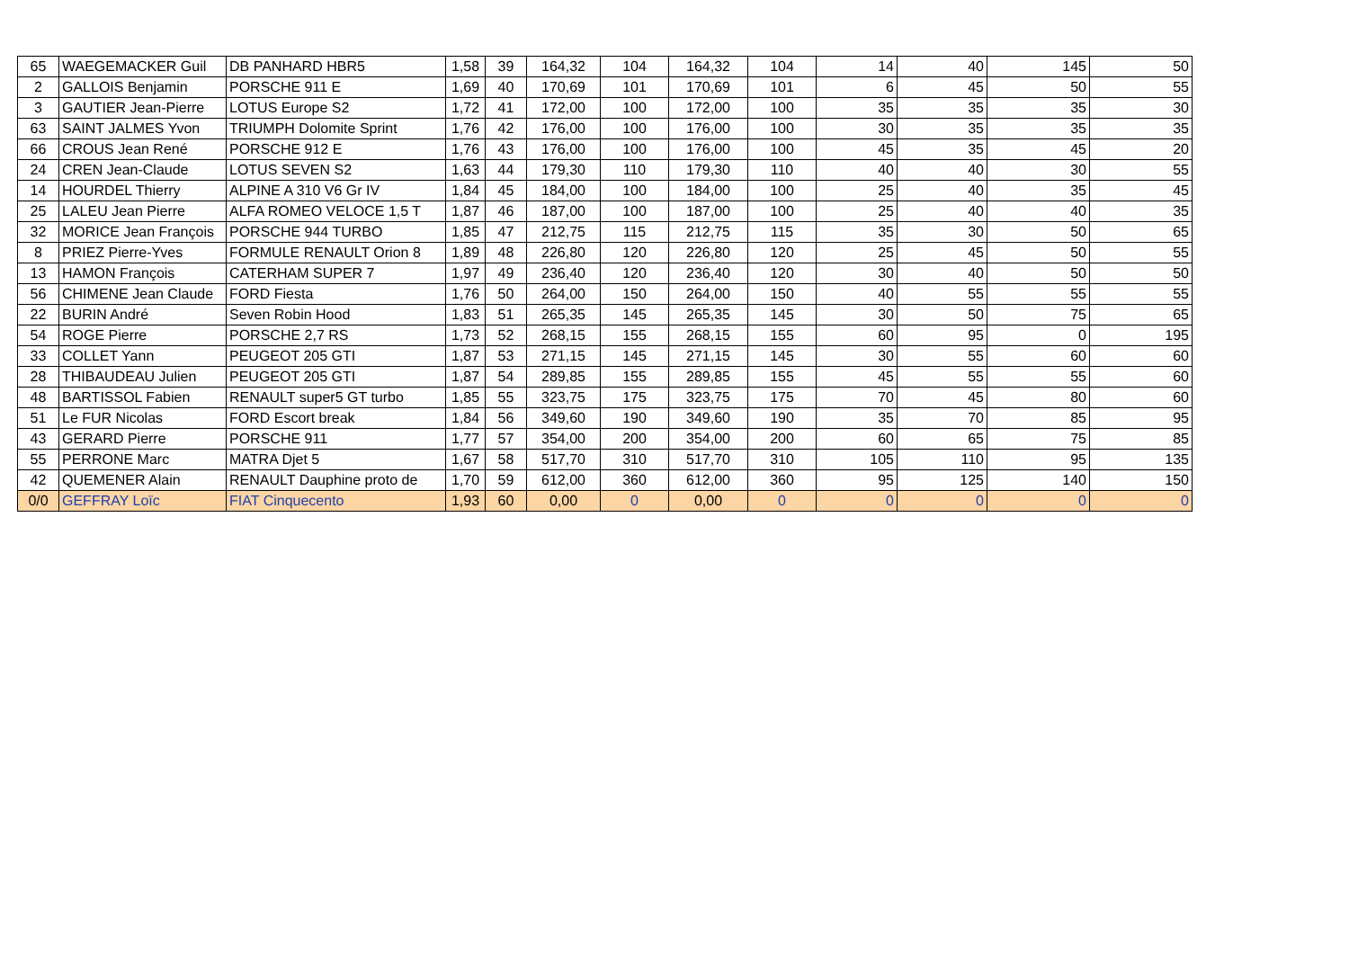| 65 | WAEGEMACKER Guil | DB PANHARD HBR5 | 1,58 | 39 | 164,32 | 104 | 164,32 | 104 | 14 | 40 | 145 | 50 |
| 2 | GALLOIS Benjamin | PORSCHE 911 E | 1,69 | 40 | 170,69 | 101 | 170,69 | 101 | 6 | 45 | 50 | 55 |
| 3 | GAUTIER Jean-Pierre | LOTUS Europe S2 | 1,72 | 41 | 172,00 | 100 | 172,00 | 100 | 35 | 35 | 35 | 30 |
| 63 | SAINT JALMES Yvon | TRIUMPH Dolomite Sprint | 1,76 | 42 | 176,00 | 100 | 176,00 | 100 | 30 | 35 | 35 | 35 |
| 66 | CROUS Jean René | PORSCHE 912 E | 1,76 | 43 | 176,00 | 100 | 176,00 | 100 | 45 | 35 | 45 | 20 |
| 24 | CREN Jean-Claude | LOTUS SEVEN S2 | 1,63 | 44 | 179,30 | 110 | 179,30 | 110 | 40 | 40 | 30 | 55 |
| 14 | HOURDEL Thierry | ALPINE A 310 V6 Gr IV | 1,84 | 45 | 184,00 | 100 | 184,00 | 100 | 25 | 40 | 35 | 45 |
| 25 | LALEU Jean Pierre | ALFA ROMEO VELOCE 1,5 T | 1,87 | 46 | 187,00 | 100 | 187,00 | 100 | 25 | 40 | 40 | 35 |
| 32 | MORICE Jean François | PORSCHE 944 TURBO | 1,85 | 47 | 212,75 | 115 | 212,75 | 115 | 35 | 30 | 50 | 65 |
| 8 | PRIEZ Pierre-Yves | FORMULE RENAULT Orion 8 | 1,89 | 48 | 226,80 | 120 | 226,80 | 120 | 25 | 45 | 50 | 55 |
| 13 | HAMON François | CATERHAM SUPER 7 | 1,97 | 49 | 236,40 | 120 | 236,40 | 120 | 30 | 40 | 50 | 50 |
| 56 | CHIMENE Jean Claude | FORD Fiesta | 1,76 | 50 | 264,00 | 150 | 264,00 | 150 | 40 | 55 | 55 | 55 |
| 22 | BURIN André | Seven Robin Hood | 1,83 | 51 | 265,35 | 145 | 265,35 | 145 | 30 | 50 | 75 | 65 |
| 54 | ROGE Pierre | PORSCHE 2,7 RS | 1,73 | 52 | 268,15 | 155 | 268,15 | 155 | 60 | 95 | 0 | 195 |
| 33 | COLLET Yann | PEUGEOT 205 GTI | 1,87 | 53 | 271,15 | 145 | 271,15 | 145 | 30 | 55 | 60 | 60 |
| 28 | THIBAUDEAU Julien | PEUGEOT 205 GTI | 1,87 | 54 | 289,85 | 155 | 289,85 | 155 | 45 | 55 | 55 | 60 |
| 48 | BARTISSOL Fabien | RENAULT super5 GT turbo | 1,85 | 55 | 323,75 | 175 | 323,75 | 175 | 70 | 45 | 80 | 60 |
| 51 | Le FUR Nicolas | FORD Escort break | 1,84 | 56 | 349,60 | 190 | 349,60 | 190 | 35 | 70 | 85 | 95 |
| 43 | GERARD Pierre | PORSCHE 911 | 1,77 | 57 | 354,00 | 200 | 354,00 | 200 | 60 | 65 | 75 | 85 |
| 55 | PERRONE Marc | MATRA Djet 5 | 1,67 | 58 | 517,70 | 310 | 517,70 | 310 | 105 | 110 | 95 | 135 |
| 42 | QUEMENER Alain | RENAULT Dauphine proto de | 1,70 | 59 | 612,00 | 360 | 612,00 | 360 | 95 | 125 | 140 | 150 |
| 0/0 | GEFFRAY Loïc | FIAT Cinquecento | 1,93 | 60 | 0,00 | 0 | 0,00 | 0 | 0 | 0 | 0 | 0 |